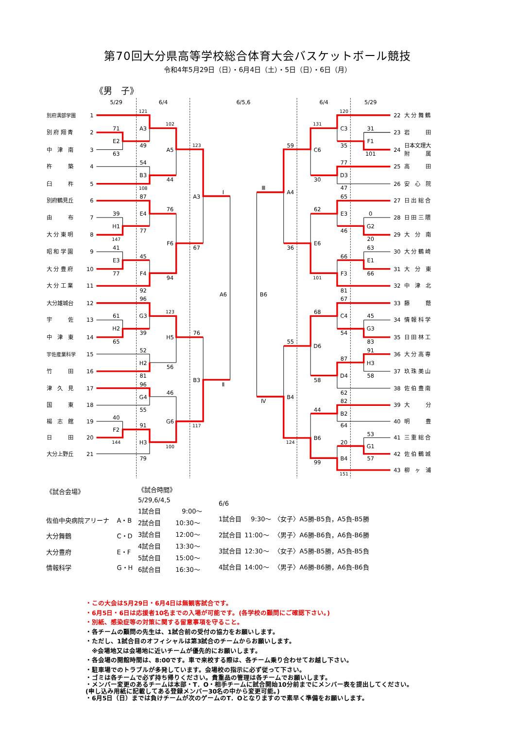第70回大分県高等学校総合体育大会バスケットボール競技
令和4年5月29日（日）・6月4日（土）・5日（日）・6日（月）
《男　子》
5/29
6/4
6/5,6
6/4
5/29
別府溝部学園
1
別 府 翔 青
2
中　津　南
3
杵　　　築
4
臼　　　杵
5
別府鶴見丘
6
由　　　布
7
大 分 東 明
8
昭 和 学 園
9
大 分 豊 府
10
大 分 工 業
11
大分雄城台
12
宇　　　佐
13
中　津　東
14
宇佐産業科学
15
竹　　　田
16
津　久　見
17
国　　　東
18
楊　志　館
19
日　　　田
20
大分上野丘
21
22
大 分 舞 鶴
23
岩　　　田
24
日本文理大
附　　　属
25
高　　　田
26
安　心　院
27
日 出 総 合
28
日 田 三 隈
29
大　分　南
30
大 分 鶴 崎
31
大　分　東
32
中　津　北
33
藤　　　蔭
34
情 報 科 学
35
日 田 林 工
36
大 分 高 専
37
玖 珠 美 山
38
佐 伯 豊 南
39
大　　　分
40
明　　　豊
41
三 重 総 合
42
佐 伯 鶴 城
43
柳　ヶ　浦
121
71
E2
A3
63
49
102
A5
54
B3
108
44
123
87
39
E4
76
A3
Ⅰ
H1
77
147
F6
67
41
45
E3
77
F4
94
92
A6
96
123
61
G3
H2
39
76
H5
65
52
H2
56
81
B3
Ⅱ
96
46
G4
55
40
G6
91
117
F2
144
H3
100
79
120
131
C3
31
F1
59
35
C6
101
77
D3
30
47
Ⅲ
A4
65
62
E3
0
G2
46
20
E6
36
63
66
E1
F3
66
101
81
B6
67
68
C4
45
G3
54
55
83
D6
91
87
H3
D4
58
58
62
B4
Ⅳ
82
44
B2
64
53
B6
124
20
G1
B4
57
99
151
| 《試合会場》 | |
| 佐伯中央病院アリーナ | A・B |
| 大分舞鶴 | C・D |
| 大分豊府 | E・F |
| 情報科学 | G・H |
| 《試合時間》 | |
| 5/29,6/4,5 | |
| 1試合目 | 9:00～ |
| 2試合目 | 10:30～ |
| 3試合目 | 12:00～ |
| 4試合目 | 13:30～ |
| 5試合目 | 15:00～ |
| 6試合目 | 16:30～ |
| 6/6 | | |
| 1試合目 | 9:30～ | 〈女子〉A5勝-B5負，A5負-B5勝 |
| 2試合目 | 11:00～ | 〈男子〉A6勝-B6負，A6負-B6勝 |
| 3試合目 | 12:30～ | 〈女子〉A5勝-B5勝，A5負-B5負 |
| 4試合目 | 14:00～ | 〈男子〉A6勝-B6勝，A6負-B6負 |
・この大会は5月29日・6月4日は無観客試合です。
・6月5日・6日は応援者10名までの入場が可能です。(各学校の顧問にご確認下さい。)
・別紙、感染症等の対策に関する留意事項を守ること。
・各チームの顧問の先生は、1試合前の受付の協力をお願いします。
・ただし、1試合目のオフィシャルは第3試合のチームからお願いします。
　※会場地又は会場地に近いチームが優先的にお願いします。
・各会場の開館時間は、8:00です。車で来校する際は、各チーム乗り合わせてお越し下さい。
・駐車場でのトラブルが多発しています。会場校の指示に必ず従って下さい。
・ゴミは各チームで必ず持ち帰りください。貴重品の管理は各チームでお願いします。
・メンバー変更のあるチームは本部・T．O・相手チームに試合開始10分前までにメンバー表を提出してください。
(申し込み用紙に記載してある登録メンバー30名の中から変更可能。)
・6月5日（日）までは負けチームが次のゲームのT．Oとなりますので素早く準備をお願いします。